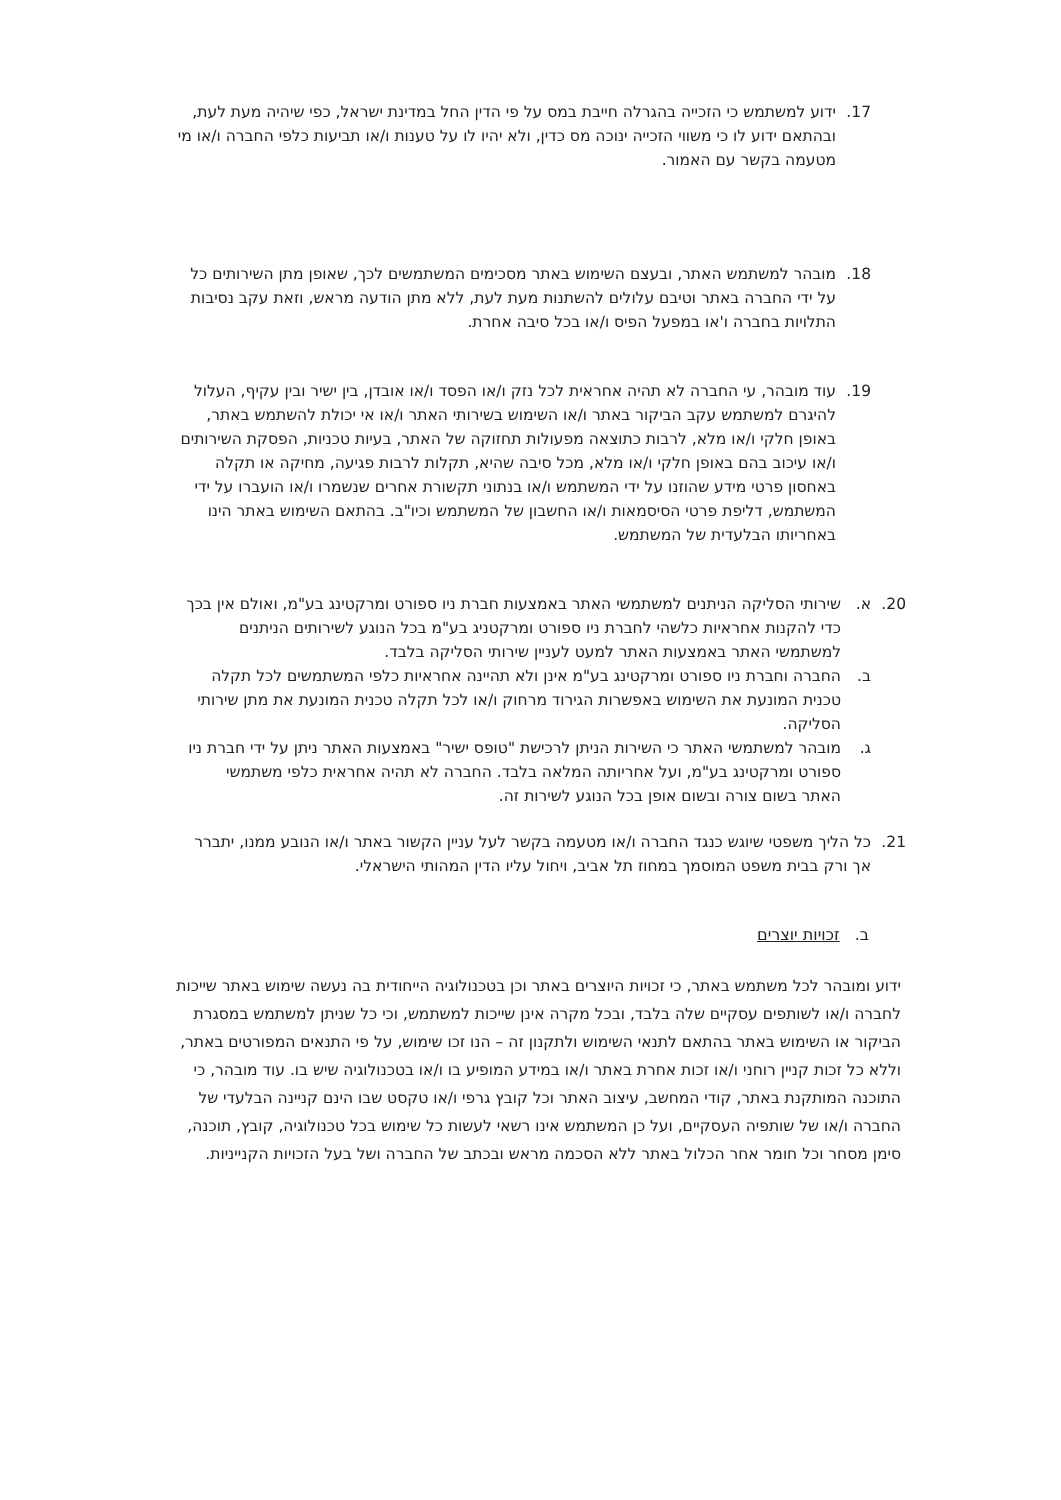17. ידוע למשתמש כי הזכייה בהגרלה חייבת במס על פי הדין החל במדינת ישראל, כפי שיהיה מעת לעת, ובהתאם ידוע לו כי משווי הזכייה ינוכה מס כדין, ולא יהיו לו על טענות ו/או תביעות כלפי החברה ו/או מי מטעמה בקשר עם האמור.
18. מובהר למשתמש האתר, ובעצם השימוש באתר מסכימים המשתמשים לכך, שאופן מתן השירותים כל על ידי החברה באתר וטיבם עלולים להשתנות מעת לעת, ללא מתן הודעה מראש, וזאת עקב נסיבות התלויות בחברה ו'או במפעל הפיס ו/או בכל סיבה אחרת.
19. עוד מובהר, עי החברה לא תהיה אחראית לכל נזק ו/או הפסד ו/או אובדן, בין ישיר ובין עקיף, העלול להיגרם למשתמש עקב הביקור באתר ו/או השימוש בשירותי האתר ו/או אי יכולת להשתמש באתר, באופן חלקי ו/או מלא, לרבות כתוצאה מפעולות תחזוקה של האתר, בעיות טכניות, הפסקת השירותים ו/או עיכוב בהם באופן חלקי ו/או מלא, מכל סיבה שהיא, תקלות לרבות פגיעה, מחיקה או תקלה באחסון פרטי מידע שהוזנו על ידי המשתמש ו/או בנתוני תקשורת אחרים שנשמרו ו/או הועברו על ידי המשתמש, דליפת פרטי הסיסמאות ו/או החשבון של המשתמש וכיו"ב. בהתאם השימוש באתר הינו באחריותו הבלעדית של המשתמש.
20. א. שירותי הסליקה הניתנים למשתמשי האתר באמצעות חברת ניו ספורט ומרקטינג בע"מ, ואולם אין בכך כדי להקנות אחראיות כלשהי לחברת ניו ספורט ומרקטניג בע"מ בכל הנוגע לשירותים הניתנים למשתמשי האתר באמצעות האתר למעט לעניין שירותי הסליקה בלבד.
ב. החברה וחברת ניו ספורט ומרקטינג בע"מ אינן ולא תהיינה אחראיות כלפי המשתמשים לכל תקלה טכנית המונעת את השימוש באפשרות הגירוד מרחוק ו/או לכל תקלה טכנית המונעת את מתן שירותי הסליקה.
ג. מובהר למשתמשי האתר כי השירות הניתן לרכישת "טופס ישיר" באמצעות האתר ניתן על ידי חברת ניו ספורט ומרקטינג בע"מ, ועל אחריותה המלאה בלבד. החברה לא תהיה אחראית כלפי משתמשי האתר בשום צורה ובשום אופן בכל הנוגע לשירות זה.
21. כל הליך משפטי שיוגש כנגד החברה ו/או מטעמה בקשר לעל עניין הקשור באתר ו/או הנובע ממנו, יתברר אך ורק בבית משפט המוסמך במחוז תל אביב, ויחול עליו הדין המהותי הישראלי.
ב. זכויות יוצרים
ידוע ומובהר לכל משתמש באתר, כי זכויות היוצרים באתר וכן בטכנולוגיה הייחודית בה נעשה שימוש באתר שייכות לחברה ו/או לשותפים עסקיים שלה בלבד, ובכל מקרה אינן שייכות למשתמש, וכי כל שניתן למשתמש במסגרת הביקור או השימוש באתר בהתאם לתנאי השימוש ולתקנון זה – הנו זכו שימוש, על פי התנאים המפורטים באתר, וללא כל זכות קניין רוחני ו/או זכות אחרת באתר ו/או במידע המופיע בו ו/או בטכנולוגיה שיש בו. עוד מובהר, כי התוכנה המותקנת באתר, קודי המחשב, עיצוב האתר וכל קובץ גרפי ו/או טקסט שבו הינם קניינה הבלעדי של החברה ו/או של שותפיה העסקיים, ועל כן המשתמש אינו רשאי לעשות כל שימוש בכל טכנולוגיה, קובץ, תוכנה, סימן מסחר וכל חומר אחר הכלול באתר ללא הסכמה מראש ובכתב של החברה ושל בעל הזכויות הקנייניות.